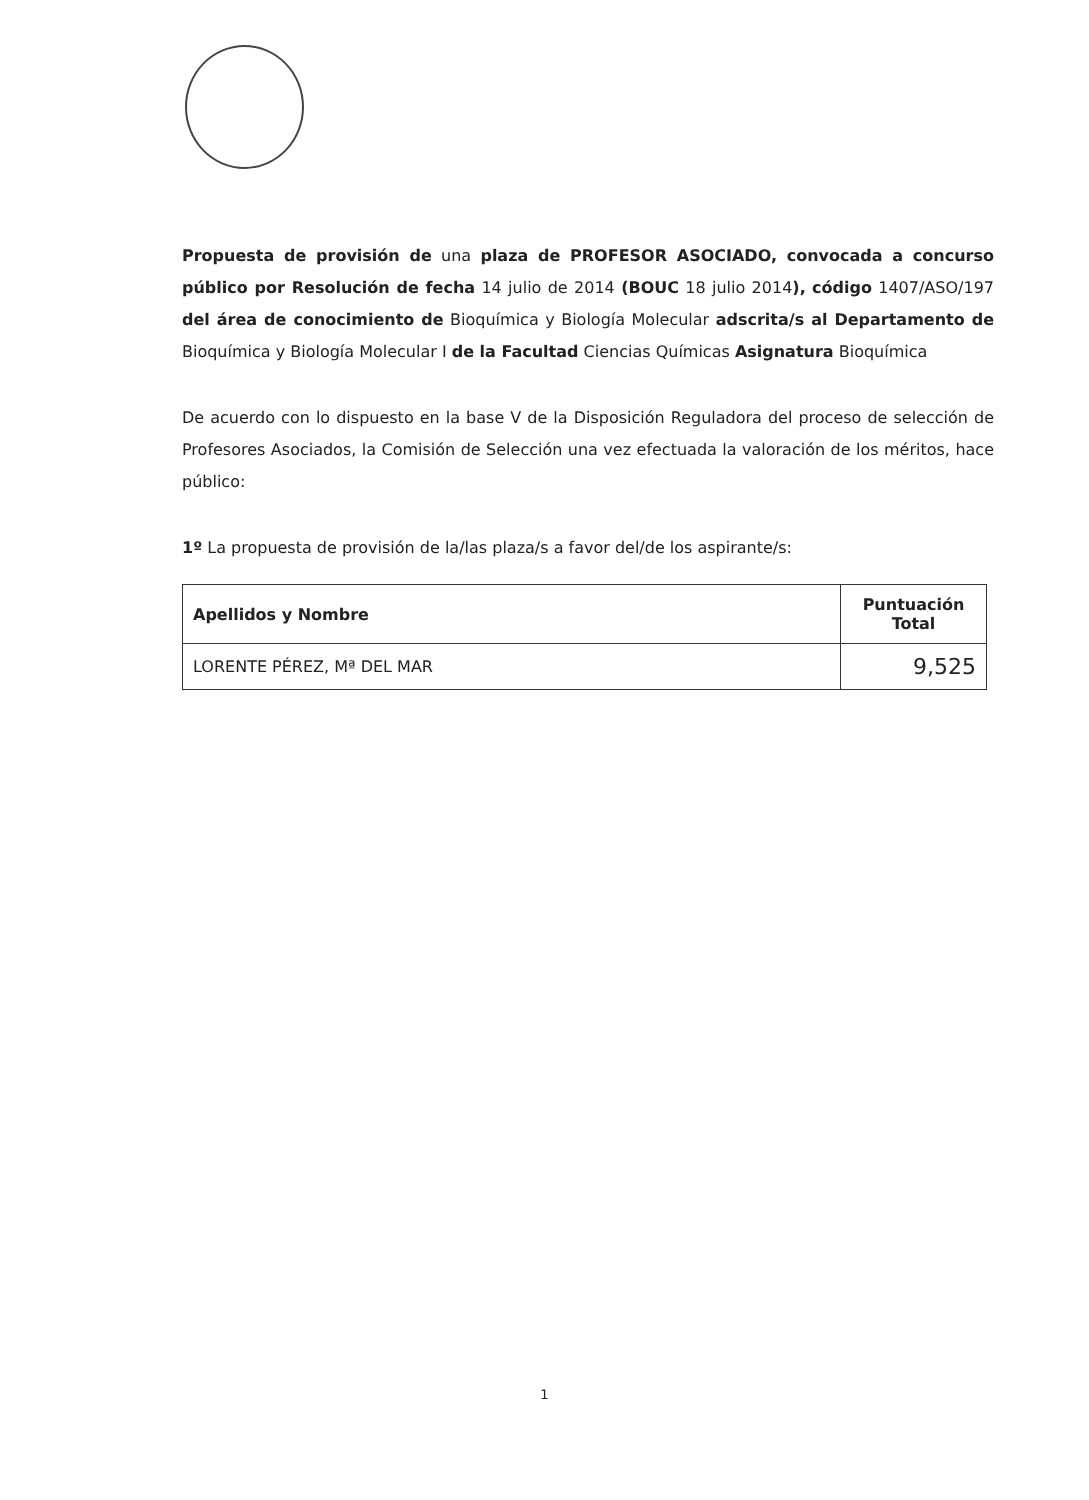Propuesta de provisión de una plaza de PROFESOR ASOCIADO, convocada a concurso público por Resolución de fecha 14 julio de 2014 (BOUC 18 julio 2014), código 1407/ASO/197 del área de conocimiento de Bioquímica y Biología Molecular adscrita/s al Departamento de Bioquímica y Biología Molecular I de la Facultad Ciencias Químicas Asignatura Bioquímica
De acuerdo con lo dispuesto en la base V de la Disposición Reguladora del proceso de selección de Profesores Asociados, la Comisión de Selección una vez efectuada la valoración de los méritos, hace público:
1º La propuesta de provisión de la/las plaza/s a favor del/de los aspirante/s:
| Apellidos y Nombre | Puntuación Total |
| --- | --- |
| LORENTE PÉREZ, Mª DEL MAR | 9,525 |
1